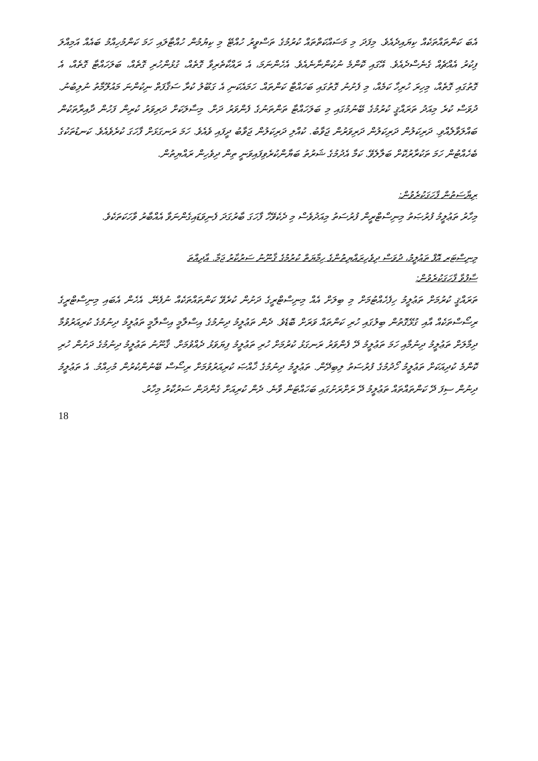އެބަ ކަންތައްތަކެއް ކިޔައިދެއެވެ. މިފަދަ މި މަސައްކަތްތައް ކުރުމުގެ ތަސްވީރު ހުއްޓޭ މި ކިޔުމުން ހުއްޓާލައި ހަމަ ކަންމުހިއްމު ބައެއް އަމިއްލަ ފިކުރު އެއްޗެއް ގެނެސްދެއެވެ. އޭގައި ކޮންމެ ނުކުންނާނެއެވެ. އެހެންނަމަ، އެ ރައްކާތެރިވާ ގޮތެއް، ގުޅުންހުރި ގޮތެއް، ބަލަހައްޓާ ގޮތެއް، އެ ގޮތުގައި ގޮތެއް، މިހިރަ ހުރިހާ ކަމެއް، މި ފެށުނު ގޮތުގައި ބަހައްޓާ ކަންތައް. ހަމައެކަނި އެ ގަބޫލު ކުރާ ސަޤާފަތް ނިކުންނަ މައުލޫމާތު ނުލިބުނު. ދުވަސް ކުރެ މިއަދު ތަރައްޤީ ކުރުމުގެ ބޭނުމުގައި މި ބަލަހައްޓާ ތަންތަނުގެ ފެންވަރު ދަށް. މިސާލަކަށް ދަރިވަރު ކުރިން ފަހުން ދާއިރާތަކުން ބައްލަވާލެއްވި. ދަރިކަލުން ދަރިކަލުން ދަރިވަރުން ޖަވާބު. ކުއްލި ދަރިކަލުން ޖަވާބު ދީފައި ވެއެވެ. ހަމަ ރަނގަޅަށް ފާހަގަ ކުރެވެއެވެ. ކަނޑުތަކުގެ ބެހެއްޓުން ހަމަ ތަކުރާރުކޮށް ބަލާލެވޭ. ކަމާ އެދުމުގެ ޝަރުތު ބަޔާންކުރެވިފައިވަނީ ތިން ދިވެހިން ރައްޔިތުން.
ރިޔާސަތުން ފާހަގަކުރެވުން:
މިހާރު ތަޢުލީމު ފުރުޞަތު މިނިސްޓްރީން ފުރުސަތު މިއަދުވެސް މި ދެކެވޭހާ ފާހަގަ ބާރުގަދަ ފެނިވަޑައިގެންނަވާ އެއްބާރު ވާހަކަތަކެވެ.
މިނިސްޓަރ އޮފް ތަޢުލީމު، ދުވަސް ދިވެހިރައްޔިތުންގެ ހިމާޔަތް ކުރުމުގެ ޤާނޫނު ސަރުކާރު ޖަމާ. އާދިއްތަ
ސާފުވާ ފާހަގަކުރެވުން:
ތަރައްޤީ ކުރުމަށް ތަޢުލީމު ހިފެހެއްޓުމަށް މި ބިލަށް އެއް މިނިސްޓްރީގެ ދަށުން ކުރެވޭ ކަންތައްތަކެއް ނުފެނޭ. އެހެން އެބައި މިނިސްޓްރީގެ ރިސޯސްތަކެއް އާއި ގުޅޭގޮތުން ބިލުގައި ހުރި ކަންތައް ވަރަށް ބޮޑެވެ. ދެން ތަޢުލީމު ދިނުމުގެ އިސްލާމީ އިސްލާމީ ތަޢުލީމު ދިނުމުގެ ކުރިއަރުވުމާ ދިމާލަށް ތަޢުލީމު ދިނުމާއި ހަމަ ތަޢުލީމު ދޭ ފެންވަރު ރަނގަޅު ކުރުމަށް ހުރި ތަޢުލީމު ފިޔަވަޅު ދެއްވުމަށް. ޤާނޫނު ތަޢުލީމު ދިނުމުގެ ދަށުން ހުރި ކޮންމެ ކުދިއަކަށް ތަޢުލީމު ހޯދުމުގެ ފުރުސަތު ލިބިދޭން. ތަޢުލީމު ދިނުމުގެ ޚާއްޞަ ކުރިއަރުވުމަށް ރިސޯސް ބޭނުންކުރުން މުހިއްމު. އެ ތަޢުލީމު ދިނުން ސިފަ ދޭ ކަންތައްތައް ތަޢުލީމު ދޭ ރަށްރަށުގައި ބަހައްޓަން ވާނެ. ދެން ކުރިއަށް ގެންދަން ސަރުކާރު މިހާރު.
18